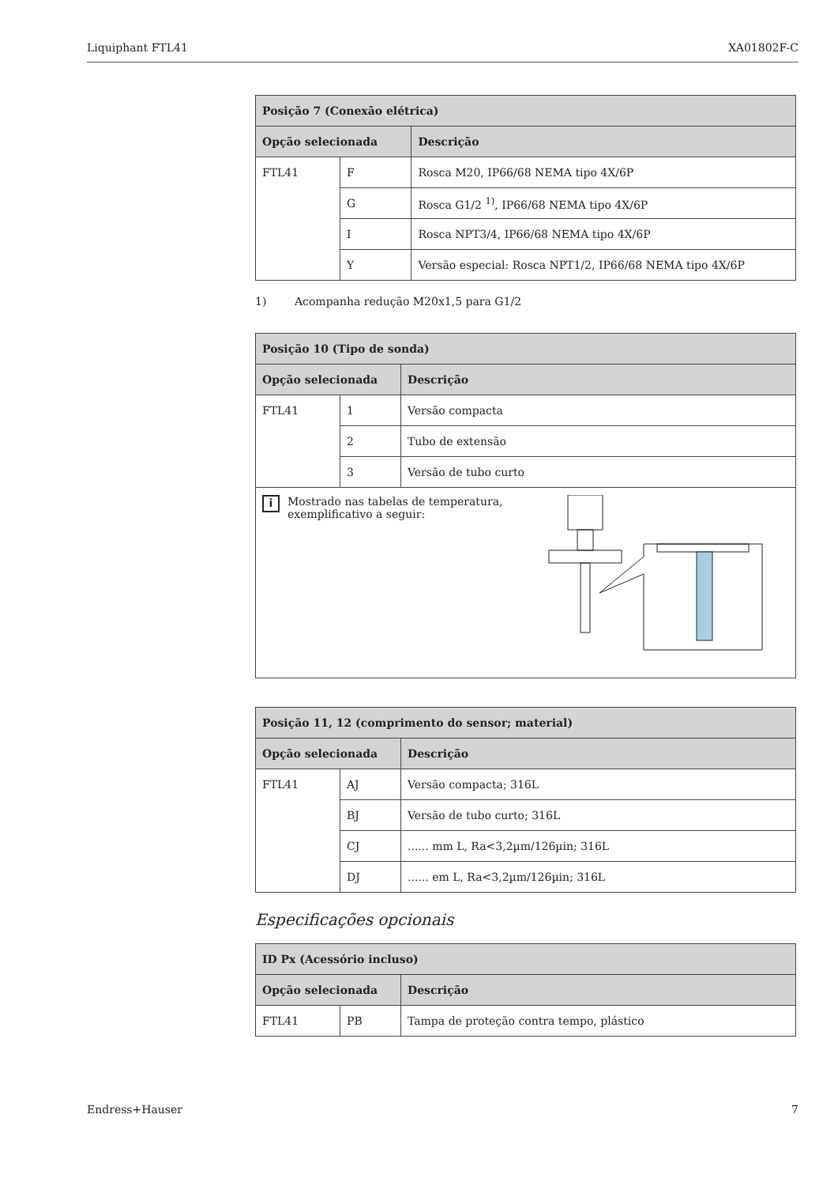Liquiphant FTL41 XA01802F-C
| Posição 7 (Conexão elétrica) | | |
| --- | --- | --- |
| Opção selecionada | | Descrição |
| FTL41 | F | Rosca M20, IP66/68 NEMA tipo 4X/6P |
| | G | Rosca G1/2 <sup>1)</sup>, IP66/68 NEMA tipo 4X/6P |
| | I | Rosca NPT3/4, IP66/68 NEMA tipo 4X/6P |
| | Y | Versão especial: Rosca NPT1/2, IP66/68 NEMA tipo 4X/6P |
1) Acompanha redução M20x1,5 para G1/2
| Posição 10 (Tipo de sonda) | | |
| --- | --- | --- |
| Opção selecionada | | Descrição |
| FTL41 | 1 | Versão compacta |
| | 2 | Tubo de extensão |
| | 3 | Versão de tubo curto |
| i Mostrado nas tabelas de temperatura, exemplificativo a seguir: | | |
| Posição 11, 12 (comprimento do sensor; material) | | |
| --- | --- | --- |
| Opção selecionada | | Descrição |
| FTL41 | AJ | Versão compacta; 316L |
| | BJ | Versão de tubo curto; 316L |
| | CJ | ...... mm L, Ra<3,2µm/126µin; 316L |
| | DJ | ...... em L, Ra<3,2µm/126µin; 316L |
Especificações opcionais
| ID Px (Acessório incluso) | | |
| --- | --- | --- |
| Opção selecionada | | Descrição |
| FTL41 | PB | Tampa de proteção contra tempo, plástico |
Endress+Hauser 7